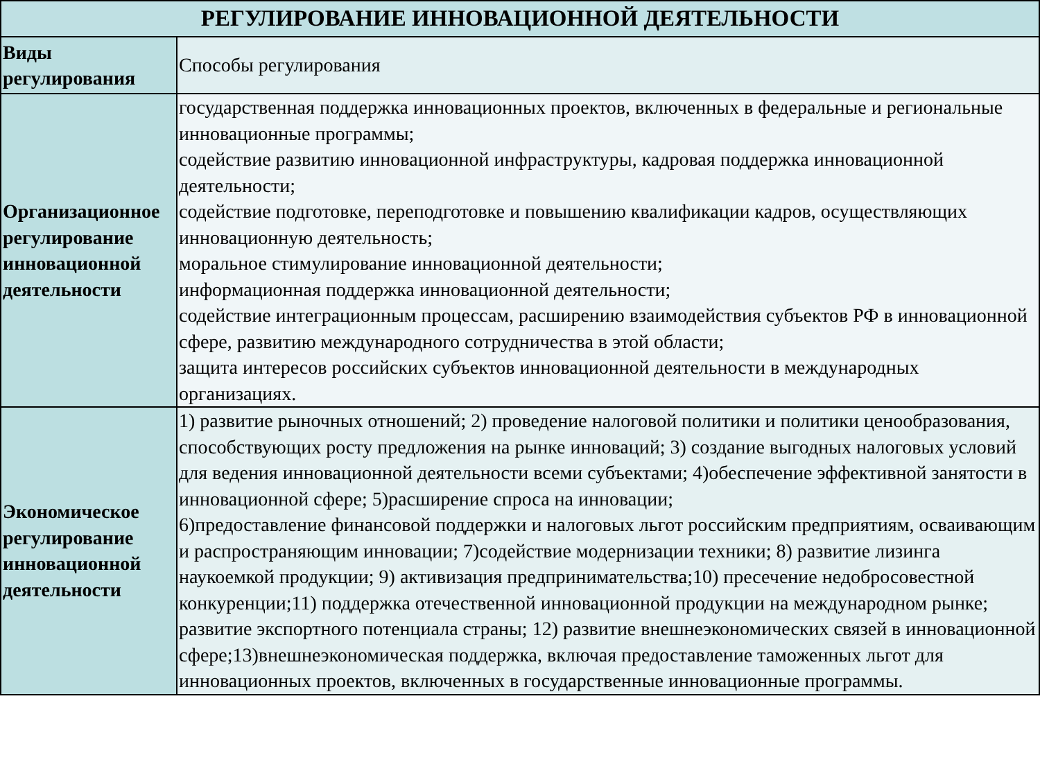| РЕГУЛИРОВАНИЕ ИННОВАЦИОННОЙ ДЕЯТЕЛЬНОСТИ | |
| --- | --- |
| Виды регулирования | Способы регулирования |
| Организационное регулирование инновационной деятельности | государственная поддержка инновационных проектов, включенных в федеральные и региональные инновационные программы; содействие развитию инновационной инфраструктуры, кадровая поддержка инновационной деятельности; содействие подготовке, переподготовке и повышению квалификации кадров, осуществляющих инновационную деятельность; моральное стимулирование инновационной деятельности; информационная поддержка инновационной деятельности; содействие интеграционным процессам, расширению взаимодействия субъектов РФ в инновационной сфере, развитию международного сотрудничества в этой области; защита интересов российских субъектов инновационной деятельности в международных организациях. |
| Экономическое регулирование инновационной деятельности | 1) развитие рыночных отношений; 2) проведение налоговой политики и политики ценообразования, способствующих росту предложения на рынке инноваций; 3) создание выгодных налоговых условий для ведения инновационной деятельности всеми субъектами; 4)обеспечение эффективной занятости в инновационной сфере; 5)расширение спроса на инновации; 6)предоставление финансовой поддержки и налоговых льгот российским предприятиям, осваивающим и распространяющим инновации; 7)содействие модернизации техники; 8) развитие лизинга наукоемкой продукции; 9) активизация предпринимательства;10) пресечение недобросовестной конкуренции;11) поддержка отечественной инновационной продукции на международном рынке; развитие экспортного потенциала страны; 12) развитие внешнеэкономических связей в инновационной сфере;13)внешнеэкономическая поддержка, включая предоставление таможенных льгот для инновационных проектов, включенных в государственные инновационные программы. |